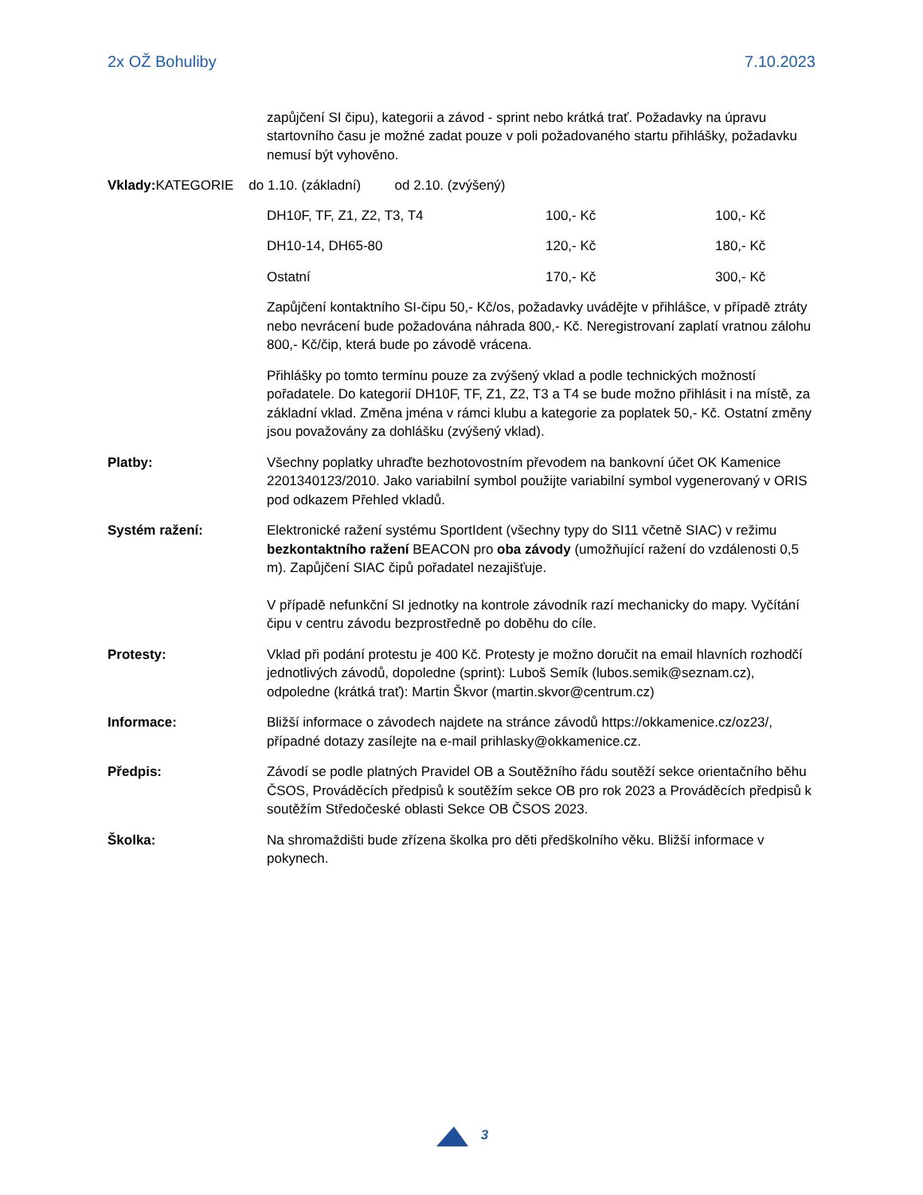2x OŽ Bohuliby 7.10.2023
zapůjčení SI čipu), kategorii a závod - sprint nebo krátká trať. Požadavky na úpravu startovního času je možné zadat pouze v poli požadovaného startu přihlášky, požadavku nemusí být vyhověno.
Vklady: KATEGORIE do 1.10. (základní) od 2.10. (zvýšený)
| DH10F, TF, Z1, Z2, T3, T4 | 100,- Kč | 100,- Kč |
| DH10-14, DH65-80 | 120,- Kč | 180,- Kč |
| Ostatní | 170,- Kč | 300,- Kč |
Zapůjčení kontaktního SI-čipu 50,- Kč/os, požadavky uvádějte v přihlášce, v případě ztráty nebo nevrácení bude požadována náhrada 800,- Kč. Neregistrovaní zaplatí vratnou zálohu 800,- Kč/čip, která bude po závodě vrácena.
Přihlášky po tomto termínu pouze za zvýšený vklad a podle technických možností pořadatele. Do kategorií DH10F, TF, Z1, Z2, T3 a T4 se bude možno přihlásit i na místě, za základní vklad. Změna jména v rámci klubu a kategorie za poplatek 50,- Kč. Ostatní změny jsou považovány za dohlášku (zvýšený vklad).
Platby: Všechny poplatky uhraďte bezhotovostním převodem na bankovní účet OK Kamenice 2201340123/2010. Jako variabilní symbol použijte variabilní symbol vygenerovaný v ORIS pod odkazem Přehled vkladů.
Systém ražení: Elektronické ražení systému SportIdent (všechny typy do SI11 včetně SIAC) v režimu bezkontaktního ražení BEACON pro oba závody (umožňující ražení do vzdálenosti 0,5 m). Zapůjčení SIAC čipů pořadatel nezajišťuje.
V případě nefunkční SI jednotky na kontrole závodník razí mechanicky do mapy. Vyčítání čipu v centru závodu bezprostředně po doběhu do cíle.
Protesty: Vklad při podání protestu je 400 Kč. Protesty je možno doručit na email hlavních rozhodčí jednotlivých závodů, dopoledne (sprint): Luboš Semík (lubos.semik@seznam.cz), odpoledne (krátká trať): Martin Škvor (martin.skvor@centrum.cz)
Informace: Bližší informace o závodech najdete na stránce závodů https://okkamenice.cz/oz23/, případné dotazy zasílejte na e-mail prihlasky@okkamenice.cz.
Předpis: Závodí se podle platných Pravidel OB a Soutěžního řádu soutěží sekce orientačního běhu ČSOS, Prováděcích předpisů k soutěžím sekce OB pro rok 2023 a Prováděcích předpisů k soutěžím Středočeské oblasti Sekce OB ČSOS 2023.
Školka: Na shromaždišti bude zřízena školka pro děti předškolního věku. Bližší informace v pokynech.
3